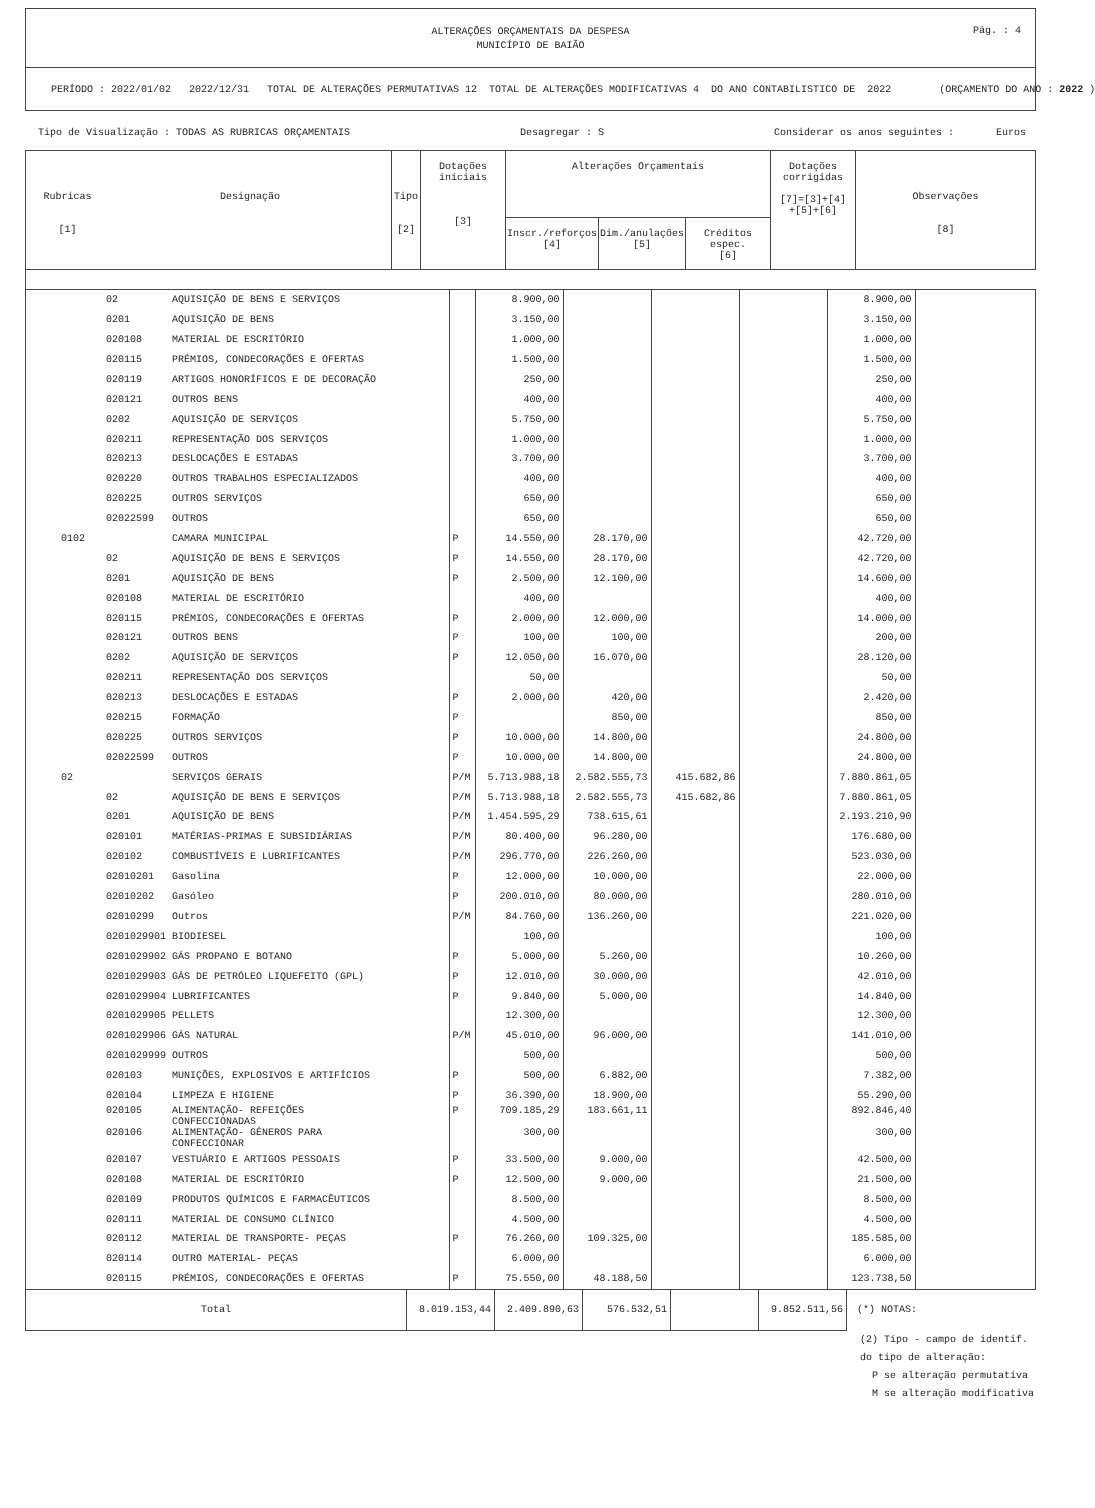ALTERAÇÕES ORÇAMENTAIS DA DESPESA
MUNICÍPIO DE BAIÃO
Pág. : 4
PERÍODO : 2022/01/02 2022/12/31 TOTAL DE ALTERAÇÕES PERMUTATIVAS 12 TOTAL DE ALTERAÇÕES MODIFICATIVAS 4 DO ANO CONTABILISTICO DE 2022 (ORÇAMENTO DO ANO : 2022 )
Tipo de Visualização : TODAS AS RUBRICAS ORÇAMENTAIS Desagregar : S Considerar os anos seguintes : Euros
| Rubricas [1] | Designação | Tipo [2] | Dotações iniciais [3] | Alterações Orçamentais | | | Dotações corrigidas [7]=[3]+[4] +[5]+[6] | Observações [8] |
| --- | --- | --- | --- | --- | --- | --- | --- | --- |
| | | | | Inscr./reforços [4] | Dim./anulações [5] | Créditos espec. [6] | | |
| 02 | AQUISIÇÃO DE BENS E SERVIÇOS | | 8.900,00 | | | | 8.900,00 | |
| 0201 | AQUISIÇÃO DE BENS | | 3.150,00 | | | | 3.150,00 | |
| 020108 | MATERIAL DE ESCRITÓRIO | | 1.000,00 | | | | 1.000,00 | |
| 020115 | PRÉMIOS, CONDECORAÇÕES E OFERTAS | | 1.500,00 | | | | 1.500,00 | |
| 020119 | ARTIGOS HONORÍFICOS E DE DECORAÇÃO | | 250,00 | | | | 250,00 | |
| 020121 | OUTROS BENS | | 400,00 | | | | 400,00 | |
| 0202 | AQUISIÇÃO DE SERVIÇOS | | 5.750,00 | | | | 5.750,00 | |
| 020211 | REPRESENTAÇÃO DOS SERVIÇOS | | 1.000,00 | | | | 1.000,00 | |
| 020213 | DESLOCAÇÕES E ESTADAS | | 3.700,00 | | | | 3.700,00 | |
| 020220 | OUTROS TRABALHOS ESPECIALIZADOS | | 400,00 | | | | 400,00 | |
| 020225 | OUTROS SERVIÇOS | | 650,00 | | | | 650,00 | |
| 02022599 | OUTROS | | 650,00 | | | | 650,00 | |
| 0102 | CAMARA MUNICIPAL | P | 14.550,00 | 28.170,00 | | | 42.720,00 | |
| 02 | AQUISIÇÃO DE BENS E SERVIÇOS | P | 14.550,00 | 28.170,00 | | | 42.720,00 | |
| 0201 | AQUISIÇÃO DE BENS | P | 2.500,00 | 12.100,00 | | | 14.600,00 | |
| 020108 | MATERIAL DE ESCRITÓRIO | | 400,00 | | | | 400,00 | |
| 020115 | PRÉMIOS, CONDECORAÇÕES E OFERTAS | P | 2.000,00 | 12.000,00 | | | 14.000,00 | |
| 020121 | OUTROS BENS | P | 100,00 | 100,00 | | | 200,00 | |
| 0202 | AQUISIÇÃO DE SERVIÇOS | P | 12.050,00 | 16.070,00 | | | 28.120,00 | |
| 020211 | REPRESENTAÇÃO DOS SERVIÇOS | | 50,00 | | | | 50,00 | |
| 020213 | DESLOCAÇÕES E ESTADAS | P | 2.000,00 | 420,00 | | | 2.420,00 | |
| 020215 | FORMAÇÃO | P | | 850,00 | | | 850,00 | |
| 020225 | OUTROS SERVIÇOS | P | 10.000,00 | 14.800,00 | | | 24.800,00 | |
| 02022599 | OUTROS | P | 10.000,00 | 14.800,00 | | | 24.800,00 | |
| 02 | SERVIÇOS GERAIS | P/M | 5.713.988,18 | 2.582.555,73 | 415.682,86 | | 7.880.861,05 | |
| 02 | AQUISIÇÃO DE BENS E SERVIÇOS | P/M | 5.713.988,18 | 2.582.555,73 | 415.682,86 | | 7.880.861,05 | |
| 0201 | AQUISIÇÃO DE BENS | P/M | 1.454.595,29 | 738.615,61 | | | 2.193.210,90 | |
| 020101 | MATÉRIAS-PRIMAS E SUBSIDIÁRIAS | P/M | 80.400,00 | 96.280,00 | | | 176.680,00 | |
| 020102 | COMBUSTÍVEIS E LUBRIFICANTES | P/M | 296.770,00 | 226.260,00 | | | 523.030,00 | |
| 02010201 | Gasolina | P | 12.000,00 | 10.000,00 | | | 22.000,00 | |
| 02010202 | Gasóleo | P | 200.010,00 | 80.000,00 | | | 280.010,00 | |
| 02010299 | Outros | P/M | 84.760,00 | 136.260,00 | | | 221.020,00 | |
| 0201029901 | BIODIESEL | | 100,00 | | | | 100,00 | |
| 0201029902 | GÁS PROPANO E BOTANO | P | 5.000,00 | 5.260,00 | | | 10.260,00 | |
| 0201029903 | GÁS DE PETRÓLEO LIQUEFEITO (GPL) | P | 12.010,00 | 30.000,00 | | | 42.010,00 | |
| 0201029904 | LUBRIFICANTES | P | 9.840,00 | 5.000,00 | | | 14.840,00 | |
| 0201029905 | PELLETS | | 12.300,00 | | | | 12.300,00 | |
| 0201029906 | GÁS NATURAL | P/M | 45.010,00 | 96.000,00 | | | 141.010,00 | |
| 0201029999 | OUTROS | | 500,00 | | | | 500,00 | |
| 020103 | MUNIÇÕES, EXPLOSIVOS E ARTIFÍCIOS | P | 500,00 | 6.882,00 | | | 7.382,00 | |
| 020104 | LIMPEZA E HIGIENE | P | 36.390,00 | 18.900,00 | | | 55.290,00 | |
| 020105 | ALIMENTAÇÃO- REFEIÇÕES CONFECCIONADAS | P | 709.185,29 | 183.661,11 | | | 892.846,40 | |
| 020106 | ALIMENTAÇÃO- GÉNEROS PARA CONFECCIONAR | | 300,00 | | | | 300,00 | |
| 020107 | VESTUÁRIO E ARTIGOS PESSOAIS | P | 33.500,00 | 9.000,00 | | | 42.500,00 | |
| 020108 | MATERIAL DE ESCRITÓRIO | P | 12.500,00 | 9.000,00 | | | 21.500,00 | |
| 020109 | PRODUTOS QUÍMICOS E FARMACÊUTICOS | | 8.500,00 | | | | 8.500,00 | |
| 020111 | MATERIAL DE CONSUMO CLÍNICO | | 4.500,00 | | | | 4.500,00 | |
| 020112 | MATERIAL DE TRANSPORTE- PEÇAS | P | 76.260,00 | 109.325,00 | | | 185.585,00 | |
| 020114 | OUTRO MATERIAL- PEÇAS | | 6.000,00 | | | | 6.000,00 | |
| 020115 | PRÉMIOS, CONDECORAÇÕES E OFERTAS | P | 75.550,00 | 48.188,50 | | | 123.738,50 | |
| Total | 8.019.153,44 | 2.409.890,63 | 576.532,51 | | 9.852.511,56 | (*) NOTAS: |
(2) Tipo - campo de identif.
do tipo de alteração:
P se alteração permutativa
M se alteração modificativa